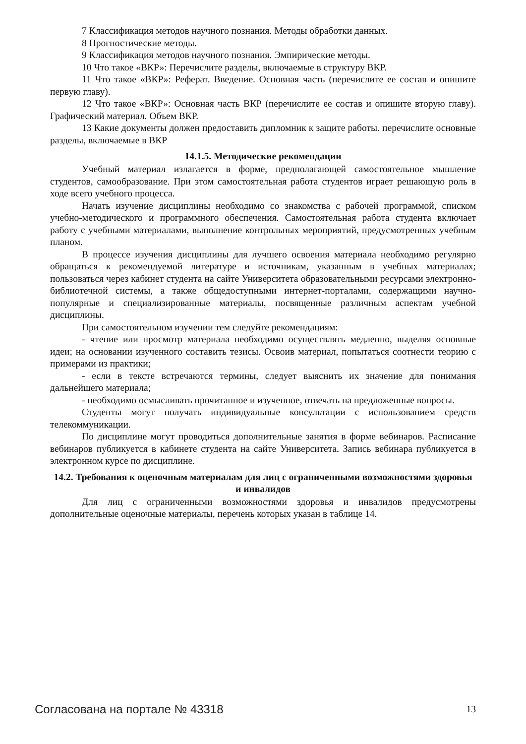7 Классификация методов научного познания. Методы обработки данных.
8 Прогностические методы.
9 Классификация методов научного познания. Эмпирические методы.
10 Что такое «ВКР»: Перечислите разделы, включаемые в структуру ВКР.
11 Что такое «ВКР»: Реферат. Введение. Основная часть (перечислите ее состав и опишите первую главу).
12 Что такое «ВКР»: Основная часть ВКР (перечислите ее состав и опишите вторую главу). Графический материал. Объем ВКР.
13 Какие документы должен предоставить дипломник к защите работы. перечислите основные разделы, включаемые в ВКР
14.1.5. Методические рекомендации
Учебный материал излагается в форме, предполагающей самостоятельное мышление студентов, самообразование. При этом самостоятельная работа студентов играет решающую роль в ходе всего учебного процесса.
Начать изучение дисциплины необходимо со знакомства с рабочей программой, списком учебно-методического и программного обеспечения. Самостоятельная работа студента включает работу с учебными материалами, выполнение контрольных мероприятий, предусмотренных учебным планом.
В процессе изучения дисциплины для лучшего освоения материала необходимо регулярно обращаться к рекомендуемой литературе и источникам, указанным в учебных материалах; пользоваться через кабинет студента на сайте Университета образовательными ресурсами электронно-библиотечной системы, а также общедоступными интернет-порталами, содержащими научно-популярные и специализированные материалы, посвященные различным аспектам учебной дисциплины.
При самостоятельном изучении тем следуйте рекомендациям:
- чтение или просмотр материала необходимо осуществлять медленно, выделяя основные идеи; на основании изученного составить тезисы. Освоив материал, попытаться соотнести теорию с примерами из практики;
- если в тексте встречаются термины, следует выяснить их значение для понимания дальнейшего материала;
- необходимо осмысливать прочитанное и изученное, отвечать на предложенные вопросы.
Студенты могут получать индивидуальные консультации с использованием средств телекоммуникации.
По дисциплине могут проводиться дополнительные занятия в форме вебинаров. Расписание вебинаров публикуется в кабинете студента на сайте Университета. Запись вебинара публикуется в электронном курсе по дисциплине.
14.2. Требования к оценочным материалам для лиц с ограниченными возможностями здоровья и инвалидов
Для лиц с ограниченными возможностями здоровья и инвалидов предусмотрены дополнительные оценочные материалы, перечень которых указан в таблице 14.
Согласована на портале № 43318 13